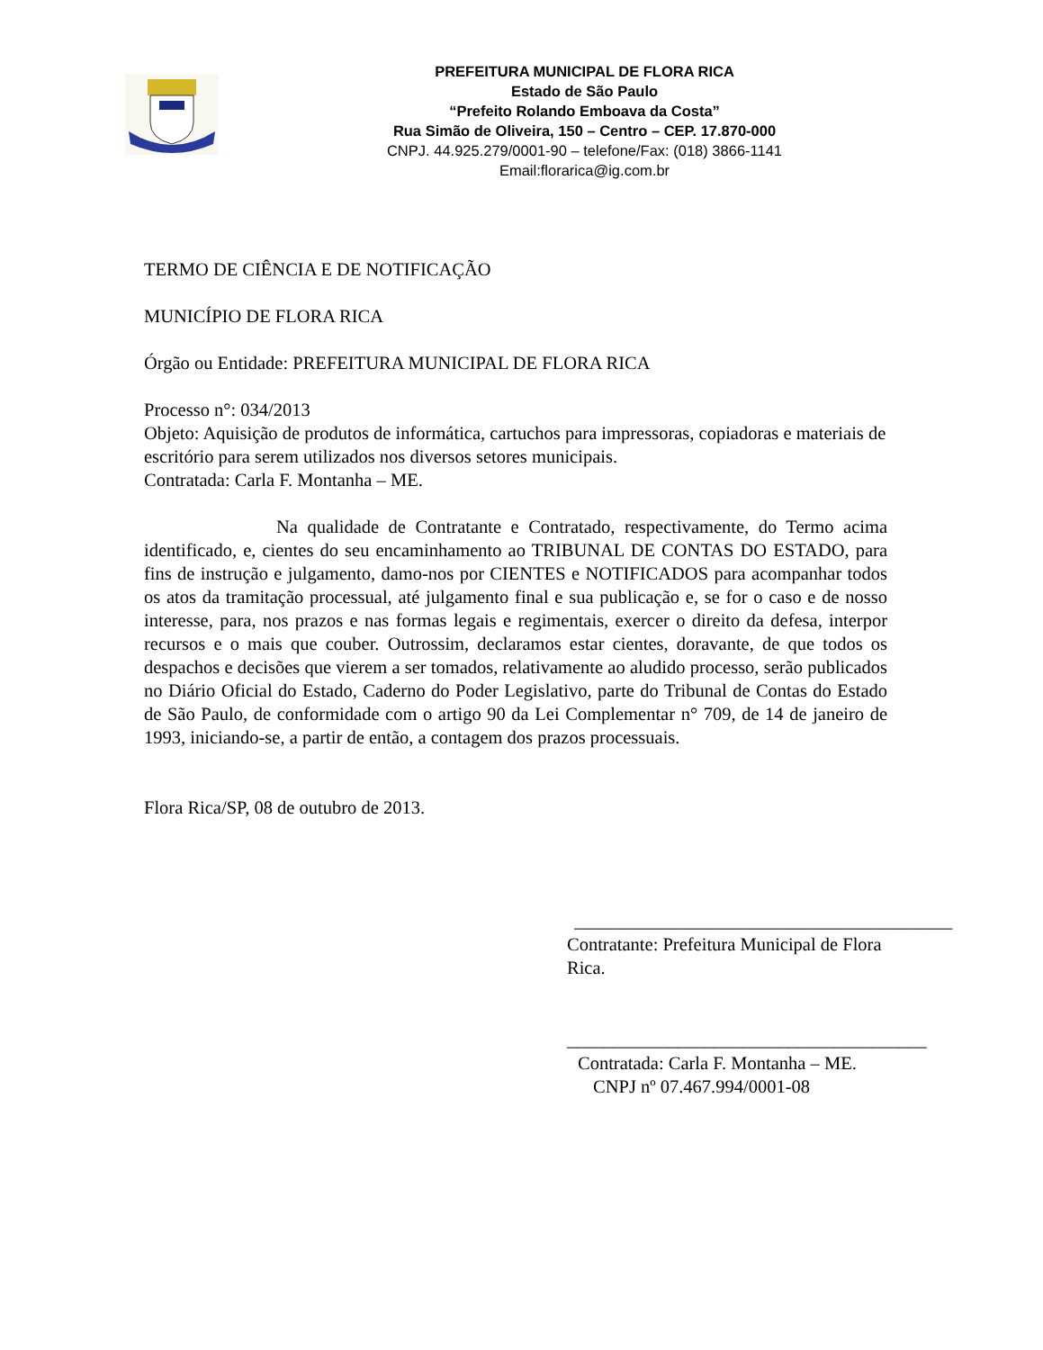PREFEITURA MUNICIPAL DE FLORA RICA
Estado de São Paulo
“Prefeito Rolando Emboava da Costa”
Rua Simão de Oliveira, 150 – Centro – CEP. 17.870-000
CNPJ. 44.925.279/0001-90 – telefone/Fax: (018) 3866-1141
Email:florarica@ig.com.br
TERMO DE CIÊNCIA E DE NOTIFICAÇÃO
MUNICÍPIO DE FLORA RICA
Órgão ou Entidade: PREFEITURA MUNICIPAL DE FLORA RICA
Processo n°: 034/2013
Objeto: Aquisição de produtos de informática, cartuchos para impressoras, copiadoras e materiais de escritório para serem utilizados nos diversos setores municipais.
Contratada: Carla F. Montanha – ME.
Na qualidade de Contratante e Contratado, respectivamente, do Termo acima identificado, e, cientes do seu encaminhamento ao TRIBUNAL DE CONTAS DO ESTADO, para fins de instrução e julgamento, damo-nos por CIENTES e NOTIFICADOS para acompanhar todos os atos da tramitação processual, até julgamento final e sua publicação e, se for o caso e de nosso interesse, para, nos prazos e nas formas legais e regimentais, exercer o direito da defesa, interpor recursos e o mais que couber. Outrossim, declaramos estar cientes, doravante, de que todos os despachos e decisões que vierem a ser tomados, relativamente ao aludido processo, serão publicados no Diário Oficial do Estado, Caderno do Poder Legislativo, parte do Tribunal de Contas do Estado de São Paulo, de conformidade com o artigo 90 da Lei Complementar n° 709, de 14 de janeiro de 1993, iniciando-se, a partir de então, a contagem dos prazos processuais.
Flora Rica/SP, 08 de outubro de 2013.
_________________________________________
Contratante: Prefeitura Municipal de Flora Rica.
_______________________________________
Contratada: Carla F. Montanha – ME.
CNPJ nº 07.467.994/0001-08